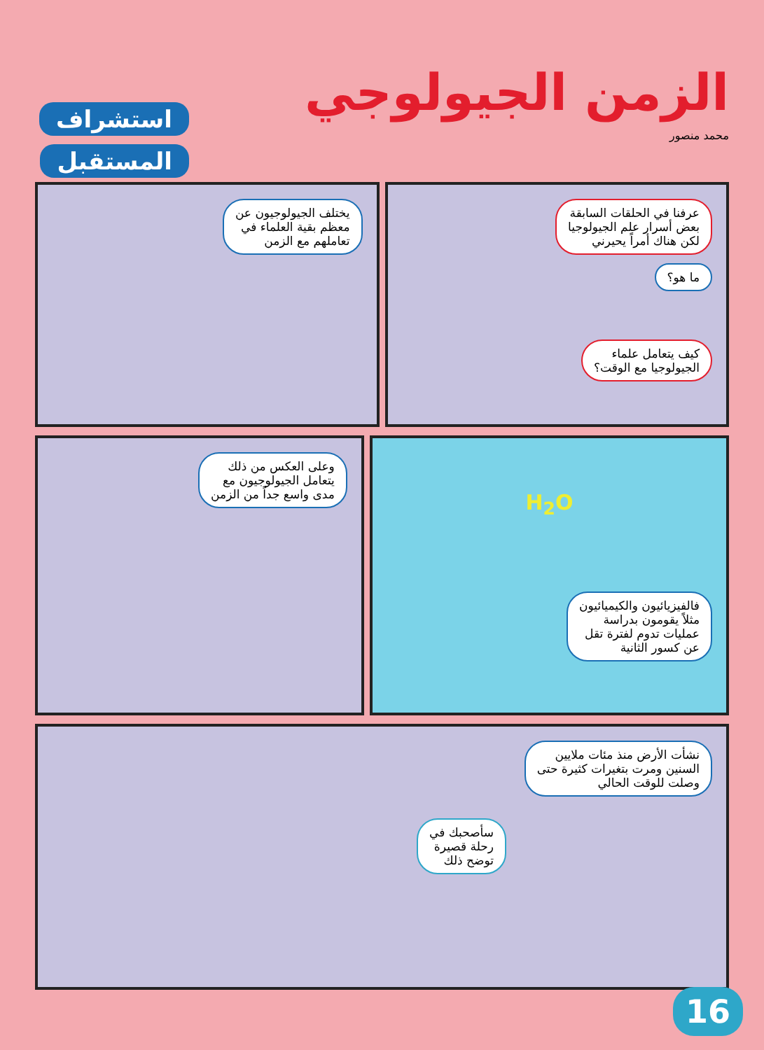الزمن الجيولوجي
محمد منصور
استشراف
المستقبل
عرفنا في الحلقات السابقة
بعض أسرار علم الجيولوجيا
لكن هناك أمراً يحيرني
ما هو؟
كيف يتعامل علماء
الجيولوجيا مع الوقت؟
يختلف الجيولوجيون عن
معظم بقية العلماء في
تعاملهم مع الزمن
H<sub>2</sub>O
فالفيزيائيون والكيميائيون
مثلاً يقومون بدراسة
عمليات تدوم لفترة تقل
عن كسور الثانية
وعلى العكس من ذلك
يتعامل الجيولوجيون مع
مدى واسع جداً من الزمن
نشأت الأرض منذ مئات ملايين
السنين ومرت بتغيرات كثيرة حتى
وصلت للوقت الحالي
سأصحبك في
رحلة قصيرة
توضح ذلك
16